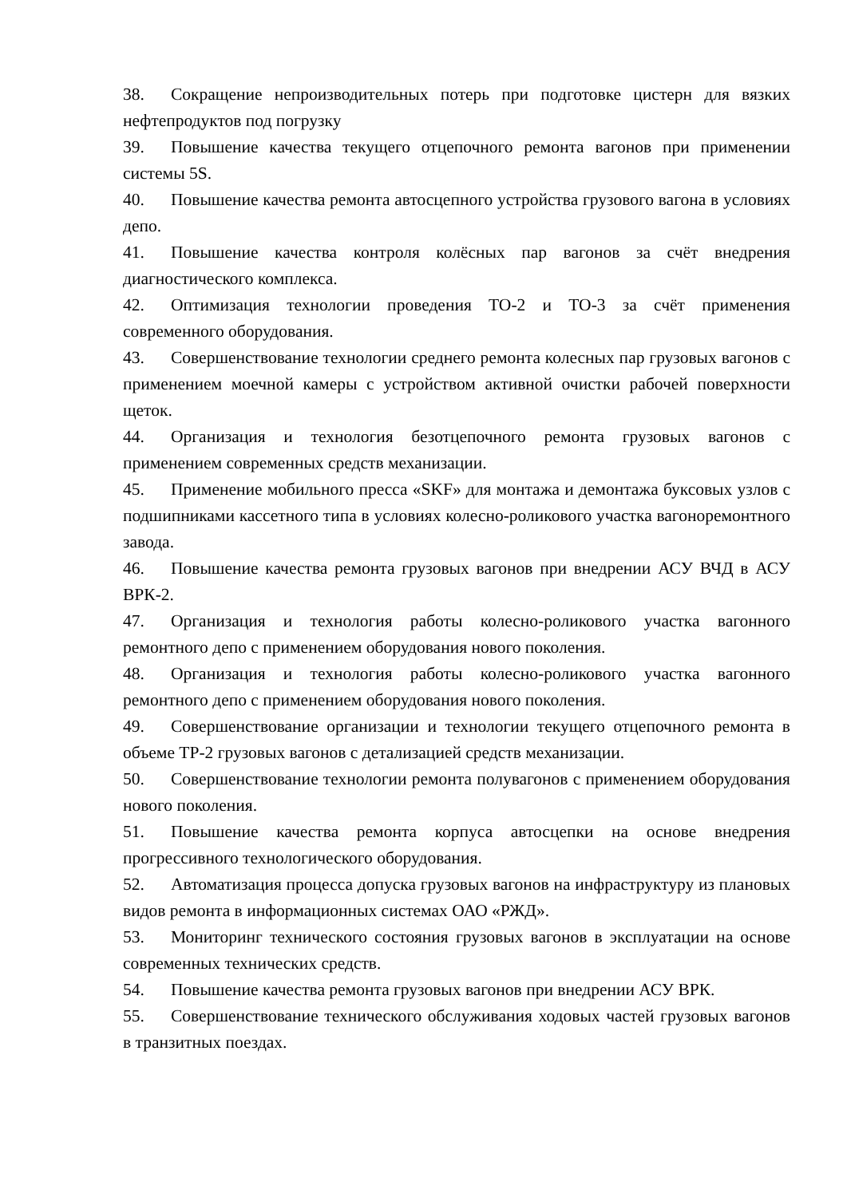38. Сокращение непроизводительных потерь при подготовке цистерн для вязких нефтепродуктов под погрузку
39. Повышение качества текущего отцепочного ремонта вагонов при применении системы 5S.
40. Повышение качества ремонта автосцепного устройства грузового вагона в условиях депо.
41. Повышение качества контроля колёсных пар вагонов за счёт внедрения диагностического комплекса.
42. Оптимизация технологии проведения ТО-2 и ТО-3 за счёт применения современного оборудования.
43. Совершенствование технологии среднего ремонта колесных пар грузовых вагонов с применением моечной камеры с устройством активной очистки рабочей поверхности щеток.
44. Организация и технология безотцепочного ремонта грузовых вагонов с применением современных средств механизации.
45. Применение мобильного пресса «SKF» для монтажа и демонтажа буксовых узлов с подшипниками кассетного типа в условиях колесно-роликового участка вагоноремонтного завода.
46. Повышение качества ремонта грузовых вагонов при внедрении АСУ ВЧД в АСУ ВРК-2.
47. Организация и технология работы колесно-роликового участка вагонного ремонтного депо с применением оборудования нового поколения.
48. Организация и технология работы колесно-роликового участка вагонного ремонтного депо с применением оборудования нового поколения.
49. Совершенствование организации и технологии текущего отцепочного ремонта в объеме ТР-2 грузовых вагонов с детализацией средств механизации.
50. Совершенствование технологии ремонта полувагонов с применением оборудования нового поколения.
51. Повышение качества ремонта корпуса автосцепки на основе внедрения прогрессивного технологического оборудования.
52. Автоматизация процесса допуска грузовых вагонов на инфраструктуру из плановых видов ремонта в информационных системах ОАО «РЖД».
53. Мониторинг технического состояния грузовых вагонов в эксплуатации на основе современных технических средств.
54. Повышение качества ремонта грузовых вагонов при внедрении АСУ ВРК.
55. Совершенствование технического обслуживания ходовых частей грузовых вагонов в транзитных поездах.